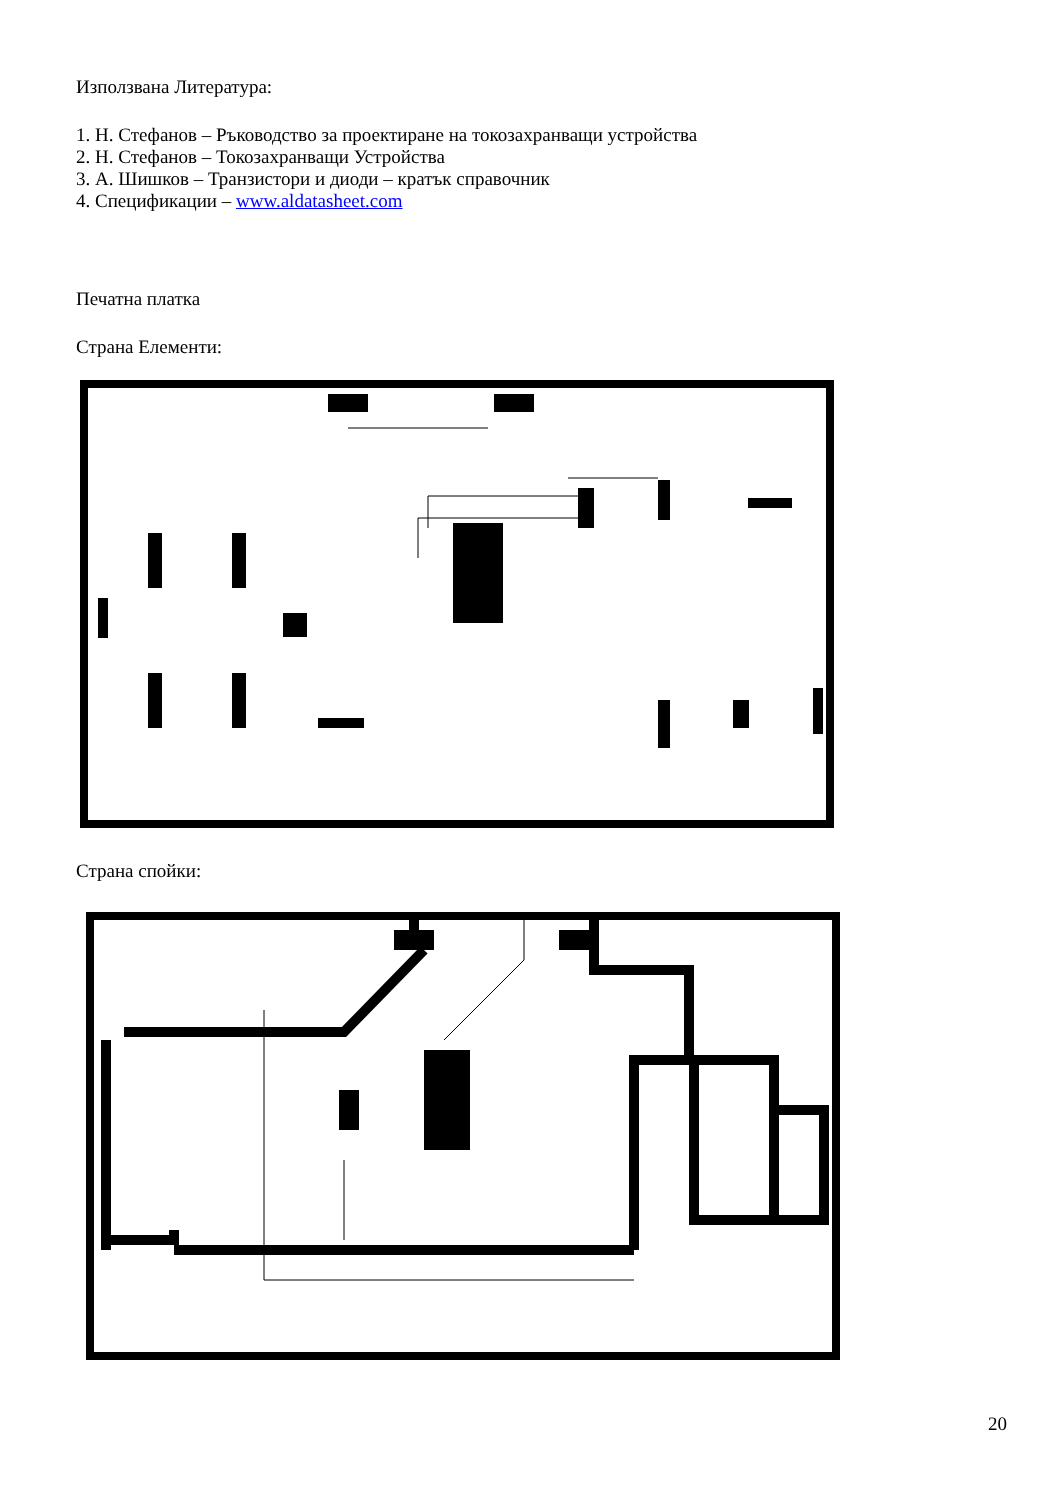Използвана Литература:
1. Н. Стефанов – Ръководство за проектиране на токозахранващи устройства
2. Н. Стефанов – Токозахранващи Устройства
3. А. Шишков – Транзистори и диоди – кратък справочник
4. Спецификации – www.aldatasheet.com
Печатна платка
Страна Елементи:
Страна спойки:
20